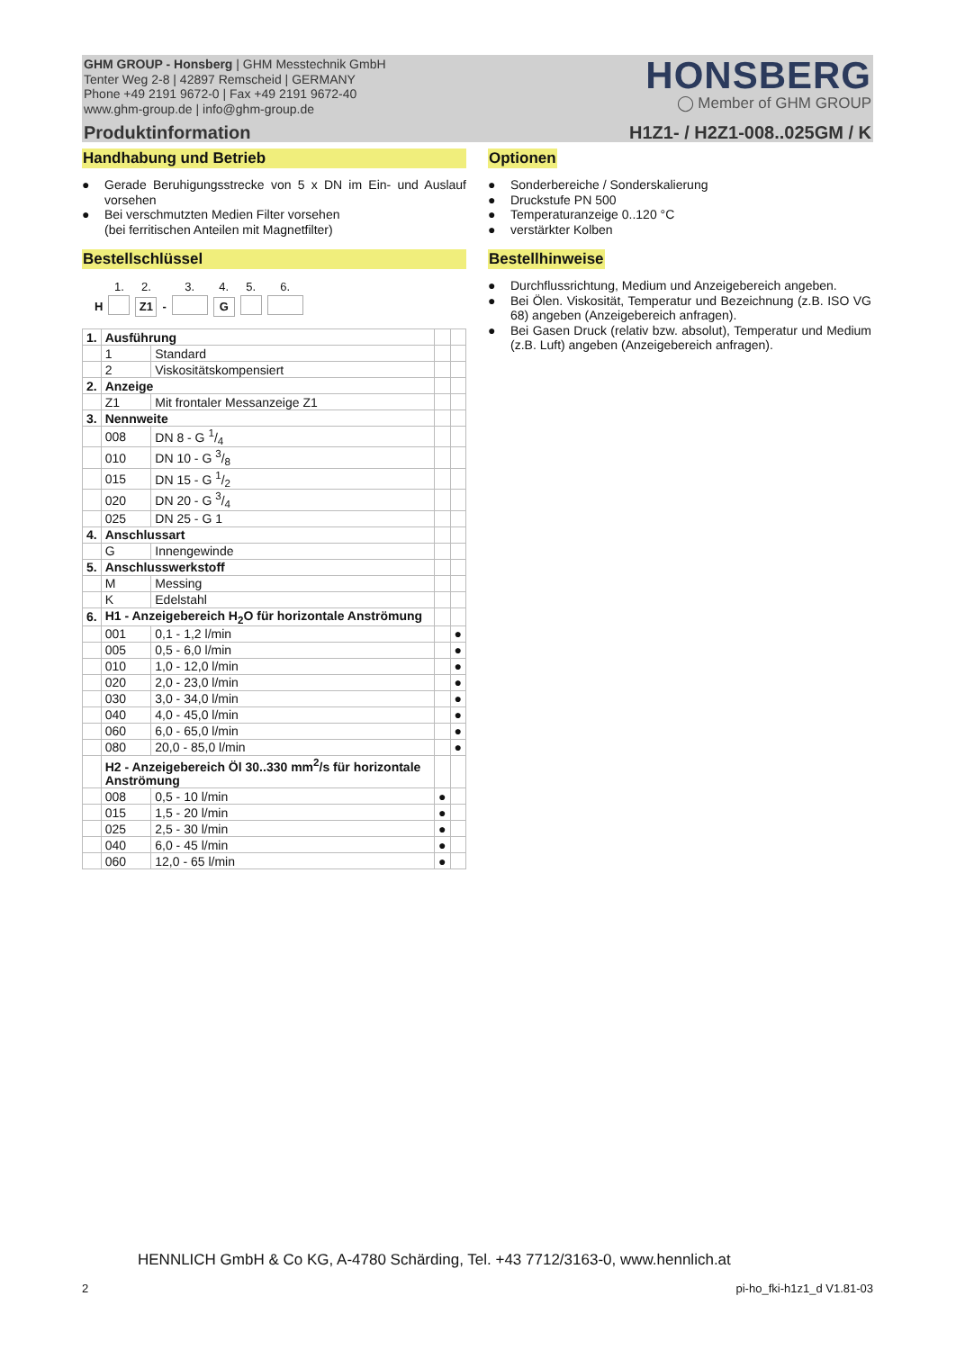GHM GROUP - Honsberg | GHM Messtechnik GmbH
Tenter Weg 2-8 | 42897 Remscheid | GERMANY
Phone +49 2191 9672-0 | Fax +49 2191 9672-40
www.ghm-group.de | info@ghm-group.de
HONSBERG
◯ Member of GHM GROUP
Produktinformation H1Z1- / H2Z1-008..025GM / K
Handhabung und Betrieb
● Gerade Beruhigungsstrecke von 5 x DN im Ein- und Auslauf vorsehen
● Bei verschmutzten Medien Filter vorsehen
(bei ferritischen Anteilen mit Magnetfilter)
Bestellschlüssel
| | 1. | 2. | | 3. | 4. | 5. | 6. |
| H | | Z1 | - | | G | | |
| 1. | Ausführung | | | |
| | 1 | Standard | | |
| | 2 | Viskositätskompensiert | | |
| 2. | Anzeige | | | |
| | Z1 | Mit frontaler Messanzeige Z1 | | |
| 3. | Nennweite | | | |
| | 008 | DN 8 - G 1/4 | | |
| | 010 | DN 10 - G 3/8 | | |
| | 015 | DN 15 - G 1/2 | | |
| | 020 | DN 20 - G 3/4 | | |
| | 025 | DN 25 - G 1 | | |
| 4. | Anschlussart | | | |
| | G | Innengewinde | | |
| 5. | Anschlusswerkstoff | | | |
| | M | Messing | | |
| | K | Edelstahl | | |
| 6. | H1 - Anzeigebereich H<sub>2</sub>O für horizontale Anströmung | | | |
| | 001 | 0,1 - 1,2 l/min | | ● |
| | 005 | 0,5 - 6,0 l/min | | ● |
| | 010 | 1,0 - 12,0 l/min | | ● |
| | 020 | 2,0 - 23,0 l/min | | ● |
| | 030 | 3,0 - 34,0 l/min | | ● |
| | 040 | 4,0 - 45,0 l/min | | ● |
| | 060 | 6,0 - 65,0 l/min | | ● |
| | 080 | 20,0 - 85,0 l/min | | ● |
| | H2 - Anzeigebereich Öl 30..330 mm<sup>2</sup>/s für horizontale Anströmung | | | |
| | 008 | 0,5 - 10 l/min | ● | |
| | 015 | 1,5 - 20 l/min | ● | |
| | 025 | 2,5 - 30 l/min | ● | |
| | 040 | 6,0 - 45 l/min | ● | |
| | 060 | 12,0 - 65 l/min | ● | |
Optionen
● Sonderbereiche / Sonderskalierung
● Druckstufe PN 500
● Temperaturanzeige 0..120 °C
● verstärkter Kolben
Bestellhinweise
● Durchflussrichtung, Medium und Anzeigebereich angeben.
● Bei Ölen. Viskosität, Temperatur und Bezeichnung (z.B. ISO VG 68) angeben (Anzeigebereich anfragen).
● Bei Gasen Druck (relativ bzw. absolut), Temperatur und Medium (z.B. Luft) angeben (Anzeigebereich anfragen).
HENNLICH GmbH & Co KG, A-4780 Schärding, Tel. +43 7712/3163-0, www.hennlich.at
2 pi-ho_fki-h1z1_d V1.81-03